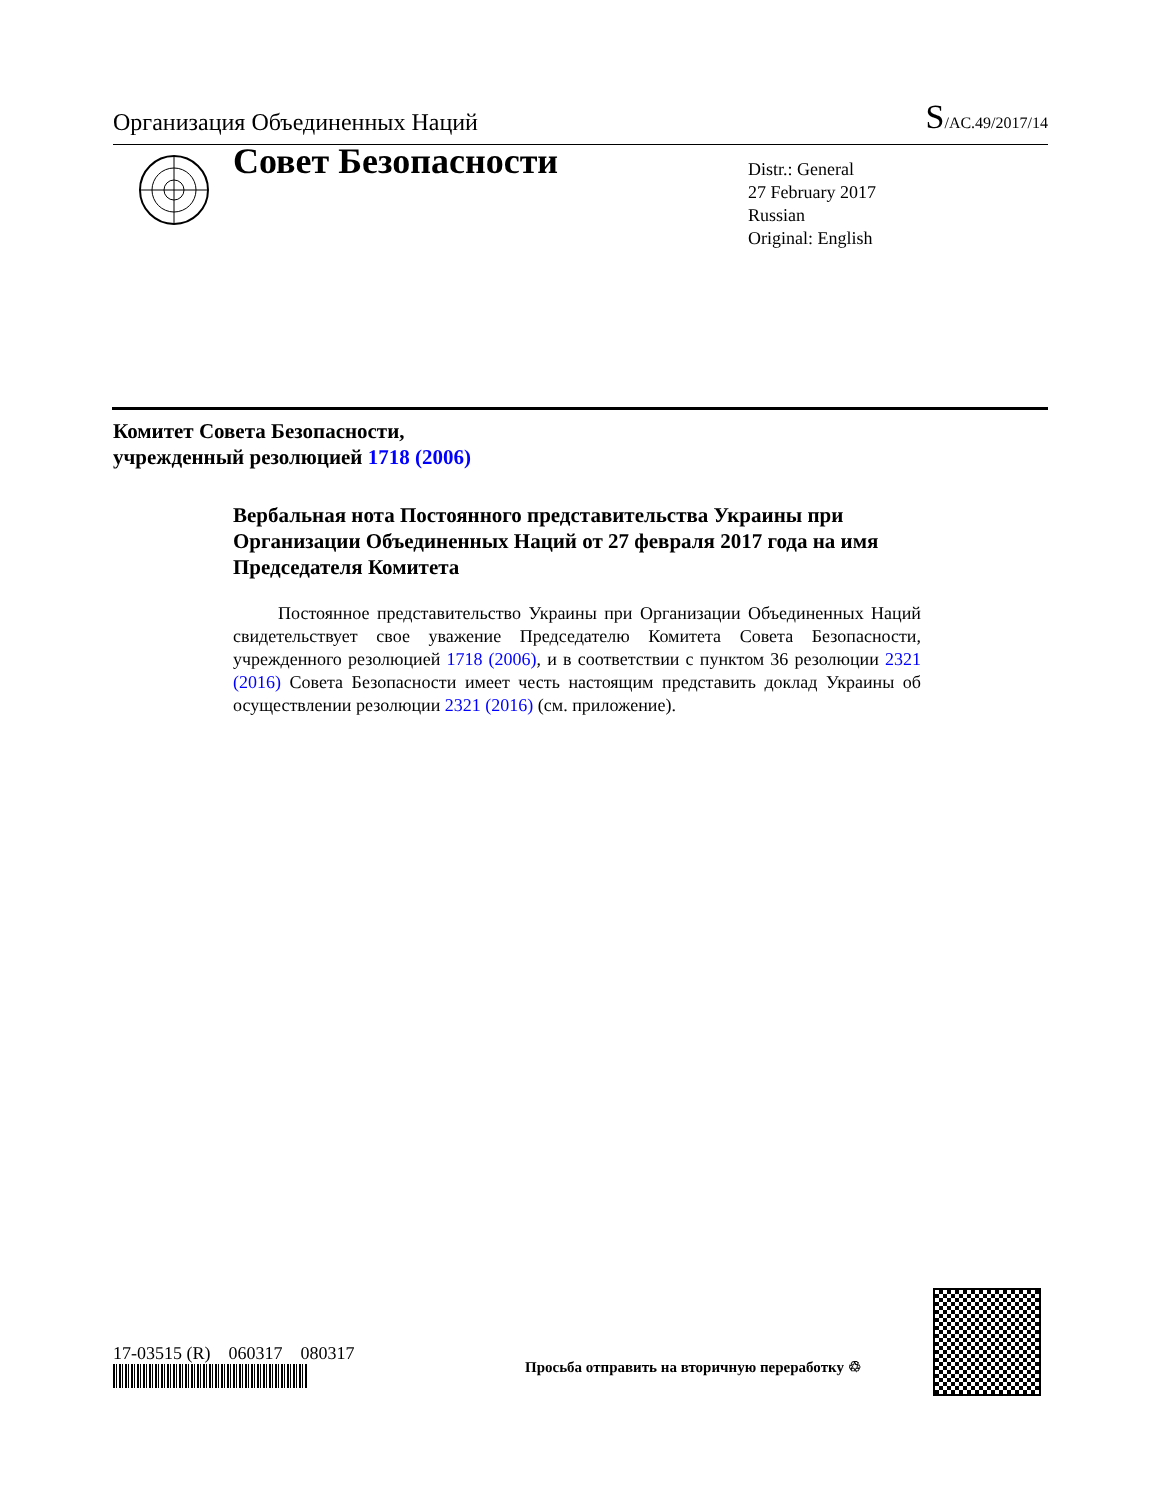Организация Объединенных Наций S/AC.49/2017/14
Совет Безопасности
Distr.: General
27 February 2017
Russian
Original: English
Комитет Совета Безопасности,
учрежденный резолюцией 1718 (2006)
Вербальная нота Постоянного представительства Украины при Организации Объединенных Наций от 27 февраля 2017 года на имя Председателя Комитета
Постоянное представительство Украины при Организации Объединенных Наций свидетельствует свое уважение Председателю Комитета Совета Безопасности, учрежденного резолюцией 1718 (2006), и в соответствии с пунктом 36 резолюции 2321 (2016) Совета Безопасности имеет честь настоящим представить доклад Украины об осуществлении резолюции 2321 (2016) (см. приложение).
17-03515 (R) 060317 080317
Просьба отправить на вторичную переработку ♲